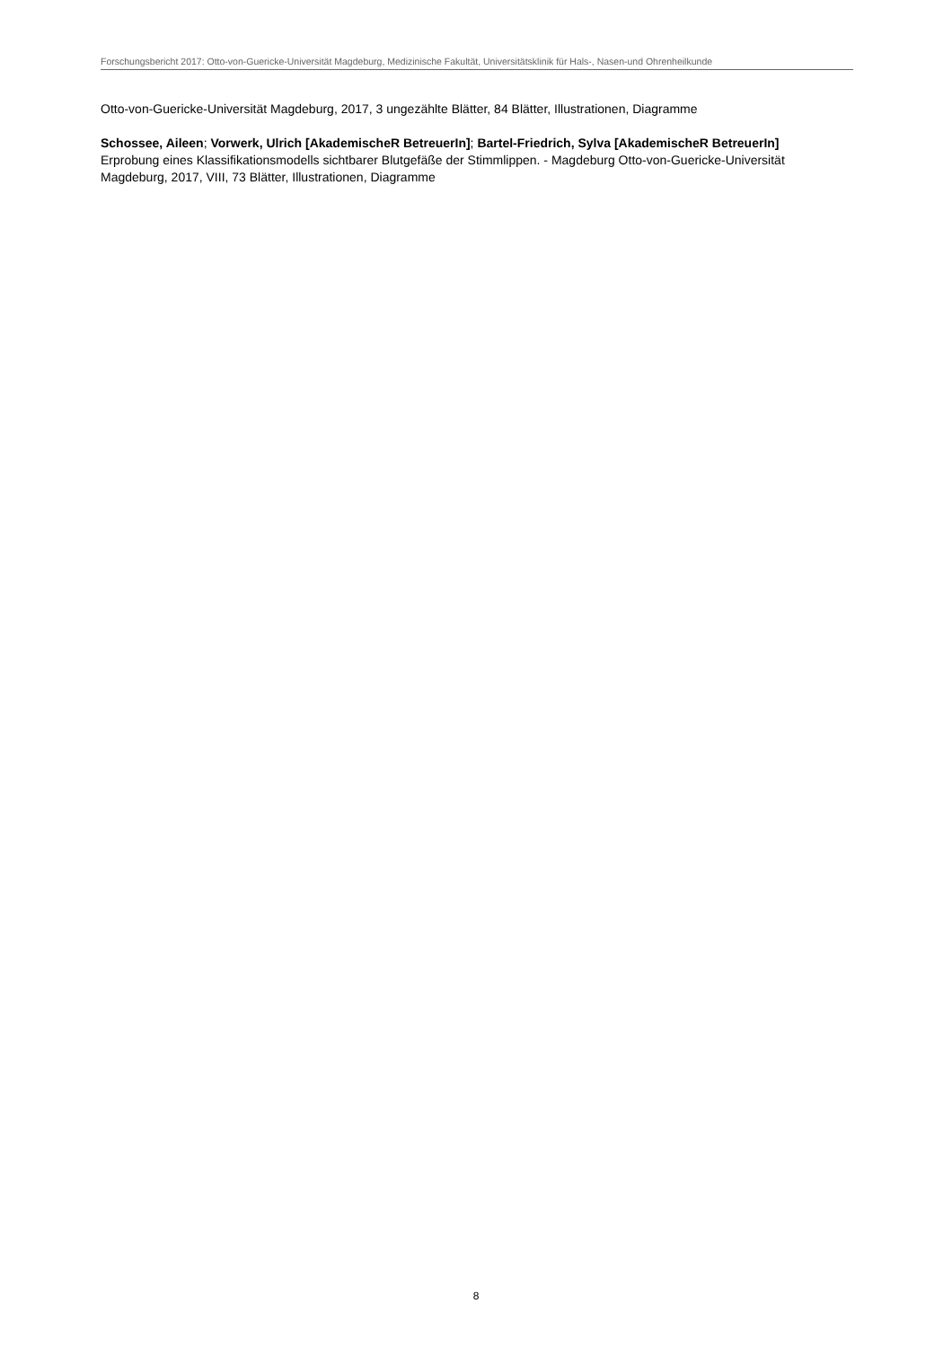Forschungsbericht 2017: Otto-von-Guericke-Universität Magdeburg, Medizinische Fakultät, Universitätsklinik für Hals-, Nasen-und Ohrenheilkunde
Otto-von-Guericke-Universität Magdeburg, 2017, 3 ungezählte Blätter, 84 Blätter, Illustrationen, Diagramme
Schossee, Aileen; Vorwerk, Ulrich [AkademischeR BetreuerIn]; Bartel-Friedrich, Sylva [AkademischeR BetreuerIn]
Erprobung eines Klassifikationsmodells sichtbarer Blutgefäße der Stimmlippen. - Magdeburg Otto-von-Guericke-Universität Magdeburg, 2017, VIII, 73 Blätter, Illustrationen, Diagramme
8